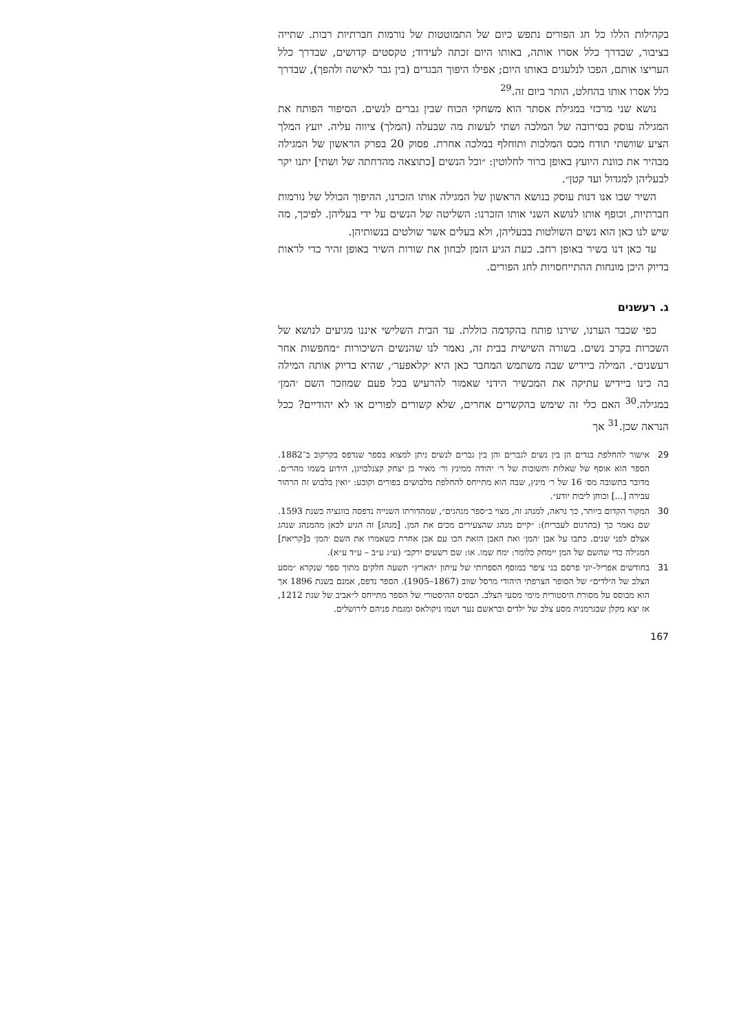בקהילות הללו כל חג הפורים נתפש כיום של התמוטטות של נורמות חברתיות רבות. שתייה בציבור, שבדרך כלל אסרו אותה, באותו היום זכתה לעידוד; טקסטים קדושים, שבדרך כלל העריצו אותם, הפכו לנלעגים באותו היום; אפילו היפוך הבגדים (בין גבר לאישה ולהפך), שבדרך כלל אסרו אותו בהחלט, הותר ביום זה.<sup>29</sup>
נושא שני מרכזי במגילת אסתר הוא משחקי הכוח שבין גברים לנשים. הסיפור הפותח את המגילה עוסק בסירובה של המלכה ושתי לעשות מה שבעלה (המלך) ציווה עליה. יועץ המלך הציע שוושתי תודח מכס המלכות ותוחלף במלכה אחרת. פסוק 20 בפרק הראשון של המגילה מבהיר את כוונת היועץ באופן ברור לחלוטין: ״וכל הנשים [כתוצאה מהדחתה של ושתי] יתנו יקר לבעליהן למגדול ועד קטן״.
השיר שבו אנו דנות עוסק בנושא הראשון של המגילה אותו הזכרנו, ההיפוך הכולל של נורמות חברתיות, וכופף אותו לנושא השני אותו הזכרנו: השליטה של הנשים על ידי בעליהן. לפיכך, מה שיש לנו כאן הוא נשים השולטות בבעליהן, ולא בעלים אשר שולטים בנשותיהן.
עד כאן דנו בשיר באופן רחב. כעת הגיע הזמן לבחון את שורות השיר באופן זהיר כדי לראות בדיוק היכן מונחות ההתייחסויות לחג הפורים.
ג. רעשנים
כפי שכבר הערנו, שירנו פותח בהקדמה כוללת. עד הבית השלישי איננו מגיעים לנושא של השכרות בקרב נשים. בשורה השישית בבית זה, נאמר לנו שהנשים השיכורות ״מחפשות אחר רעשנים״. המילה ביידיש שבה משתמש המחבר כאן היא ׳קלאפער׳, שהיא בדיוק אותה המילה בה כינו ביידיש עתיקה את המכשיר הידני שאמור להרעיש בכל פעם שמוזכר השם ׳המן׳ במגילה.<sup>30</sup> האם כלי זה שימש בהקשרים אחרים, שלא קשורים לפורים או לא יהודיים? ככל הנראה שכן.<sup>31</sup> אך
29 אישור להחלפת בגדים הן בין נשים לגברים והן בין גברים לנשים ניתן למצוא בספר שנדפס בקרקוב ב־1882. הספר הוא אוסף של שאלות ותשובות של ר׳ יהודה ממינץ ור׳ מאיר בן יצחק קצנלבויגן, הידוע בשמו מהר״ם. מדובר בתשובה מס׳ 16 של ר׳ מינץ, שבה הוא מתייחס להחלפת מלבושים בפורים וקובע: ״ואין בלבוש זה הרהור עבירה [...] ובוחן ליבות יודע״.
30 המקור הקדום ביותר, כך נראה, למנהג זה, מצוי ב״ספר מנהגים״, שמהדורתו השנייה נדפסה בוונציה בשנת 1593. שם נאמר כך (בתרגום לעברית): ״קיים מנהג שהצעירים מכים את המן. [מנהג] זה הגיע לכאן מהמנהג שנהג אצלם לפני שנים. כתבו על אבן ׳המן׳ ואת האבן הזאת הכו עם אבן אחרת כשאמרו את השם ׳המן׳ ב[קריאת] המגילה כדי שהשם של המן יימחק כלומר: ימח שמו. או: שם רשעים ירקב״ (ע״ג ע״ב – ע״ד ע״א).
31 בחודשים אפריל–יוני פרסם בני ציפר במוסף הספרותי של עיתון ״הארץ״ תשעה חלקים מתוך ספר שנקרא ״מסע הצלב של הילדים״ של הסופר הצרפתי היהודי מרסל שווב (1867–1905). הספר נדפס, אמנם בשנת 1896 אך הוא מבוסס על מסורת היסטורית מימי מסעי הצלב. הבסיס ההיסטורי של הספר מתייחס ל״אביב של שנת 1212, אז יצא מקלן שבגרמניה מסע צלב של ילדים ובראשם נער ושמו ניקולאס ומגמת פניהם לירושלים.
167